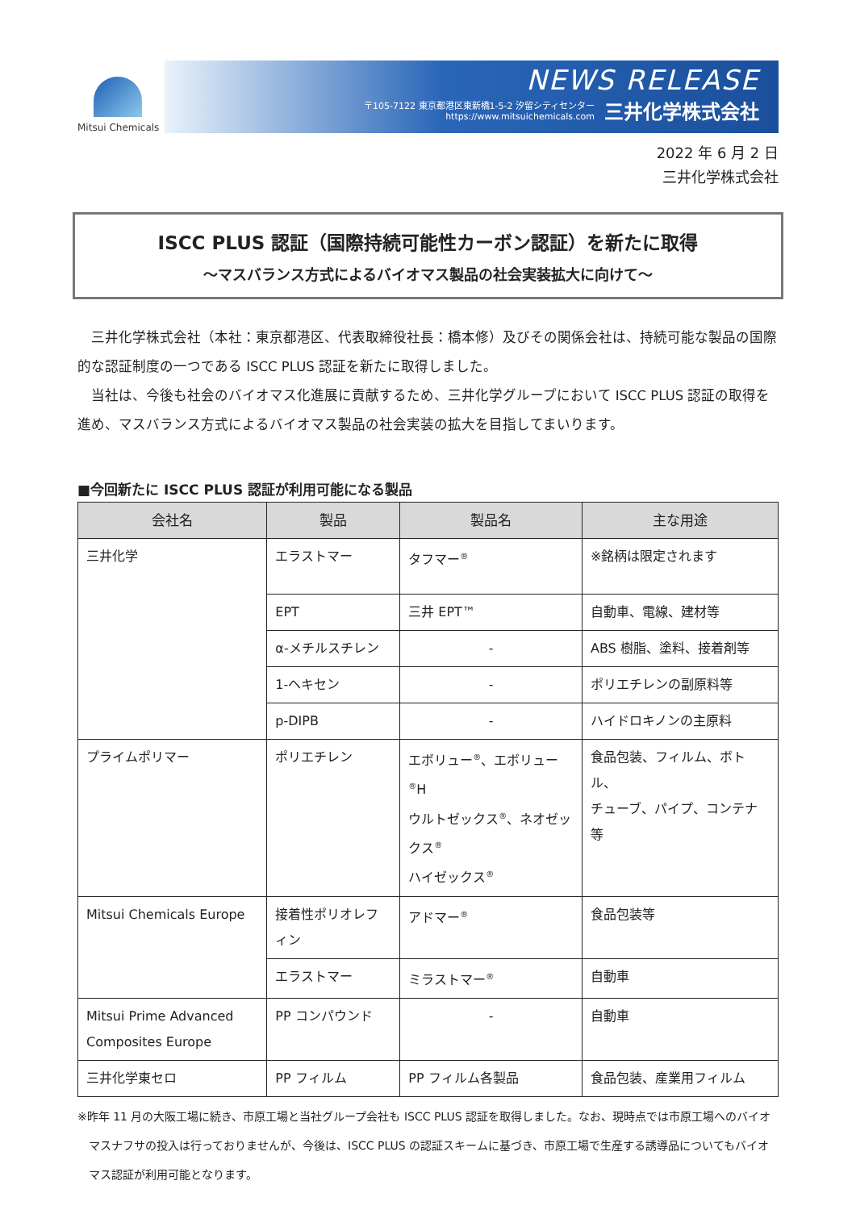Mitsui Chemicals
NEWS RELEASE
〒105-7122 東京都港区東新橋1-5-2 汐留シティセンター
https://www.mitsuichemicals.com 三井化学株式会社
2022 年 6 月 2 日
三井化学株式会社
ISCC PLUS 認証（国際持続可能性カーボン認証）を新たに取得
～マスバランス方式によるバイオマス製品の社会実装拡大に向けて～
三井化学株式会社（本社：東京都港区、代表取締役社長：橋本修）及びその関係会社は、持続可能な製品の国際的な認証制度の一つである ISCC PLUS 認証を新たに取得しました。
当社は、今後も社会のバイオマス化進展に貢献するため、三井化学グループにおいて ISCC PLUS 認証の取得を進め、マスバランス方式によるバイオマス製品の社会実装の拡大を目指してまいります。
■今回新たに ISCC PLUS 認証が利用可能になる製品
| 会社名 | 製品 | 製品名 | 主な用途 |
| --- | --- | --- | --- |
| 三井化学 | エラストマー | タフマー<sup>®</sup> | ※銘柄は限定されます |
| | EPT | 三井 EPT™ | 自動車、電線、建材等 |
| | α-メチルスチレン | - | ABS 樹脂、塗料、接着剤等 |
| | 1-ヘキセン | - | ポリエチレンの副原料等 |
| | p-DIPB | - | ハイドロキノンの主原料 |
| プライムポリマー | ポリエチレン | エボリュー<sup>®</sup>、エボリュー<sup>®</sup>H ウルトゼックス<sup>®</sup>、ネオゼックス<sup>®</sup> ハイゼックス<sup>®</sup> | 食品包装、フィルム、ボトル、 チューブ、パイプ、コンテナ等 |
| Mitsui Chemicals Europe | 接着性ポリオレフィン | アドマー<sup>®</sup> | 食品包装等 |
| | エラストマー | ミラストマー<sup>®</sup> | 自動車 |
| Mitsui Prime Advanced Composites Europe | PP コンパウンド | - | 自動車 |
| 三井化学東セロ | PP フィルム | PP フィルム各製品 | 食品包装、産業用フィルム |
※昨年 11 月の大阪工場に続き、市原工場と当社グループ会社も ISCC PLUS 認証を取得しました。なお、現時点では市原工場へのバイオマスナフサの投入は行っておりませんが、今後は、ISCC PLUS の認証スキームに基づき、市原工場で生産する誘導品についてもバイオマス認証が利用可能となります。